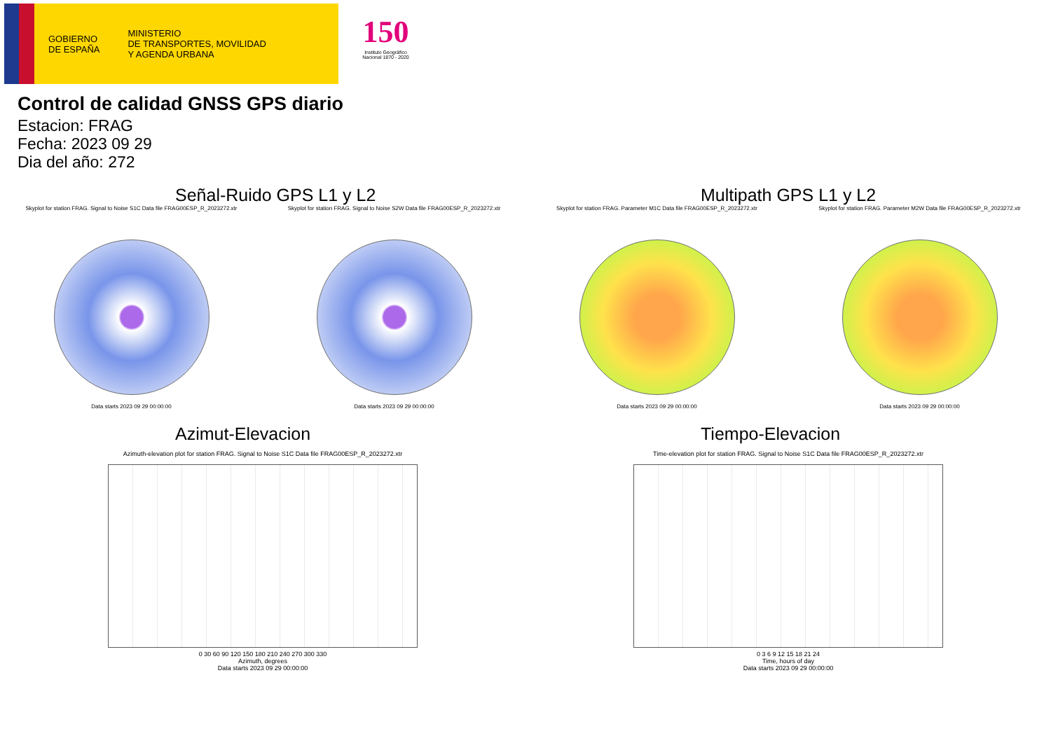GOBIERNO
DE ESPAÑA
MINISTERIO
DE TRANSPORTES, MOVILIDAD
Y AGENDA URBANA
150
Instituto Geográfico
Nacional 1870 - 2020
Control de calidad GNSS GPS diario
Estacion: FRAG
Fecha: 2023 09 29
Dia del año: 272
Señal-Ruido GPS L1 y L2
Skyplot for station FRAG. Signal to Noise S1C Data file FRAG00ESP_R_2023272.xtr
Data starts 2023 09 29 00:00:00
Skyplot for station FRAG. Signal to Noise S2W Data file FRAG00ESP_R_2023272.xtr
Data starts 2023 09 29 00:00:00
Multipath GPS L1 y L2
Skyplot for station FRAG. Parameter M1C Data file FRAG00ESP_R_2023272.xtr
Data starts 2023 09 29 00:00:00
Skyplot for station FRAG. Parameter M2W Data file FRAG00ESP_R_2023272.xtr
Data starts 2023 09 29 00:00:00
Azimut-Elevacion
Azimuth-elevation plot for station FRAG. Signal to Noise S1C Data file FRAG00ESP_R_2023272.xtr
0 30 60 90 120 150 180 210 240 270 300 330
Azimuth, degrees
Data starts 2023 09 29 00:00:00
Tiempo-Elevacion
Time-elevation plot for station FRAG. Signal to Noise S1C Data file FRAG00ESP_R_2023272.xtr
0 3 6 9 12 15 18 21 24
Time, hours of day
Data starts 2023 09 29 00:00:00